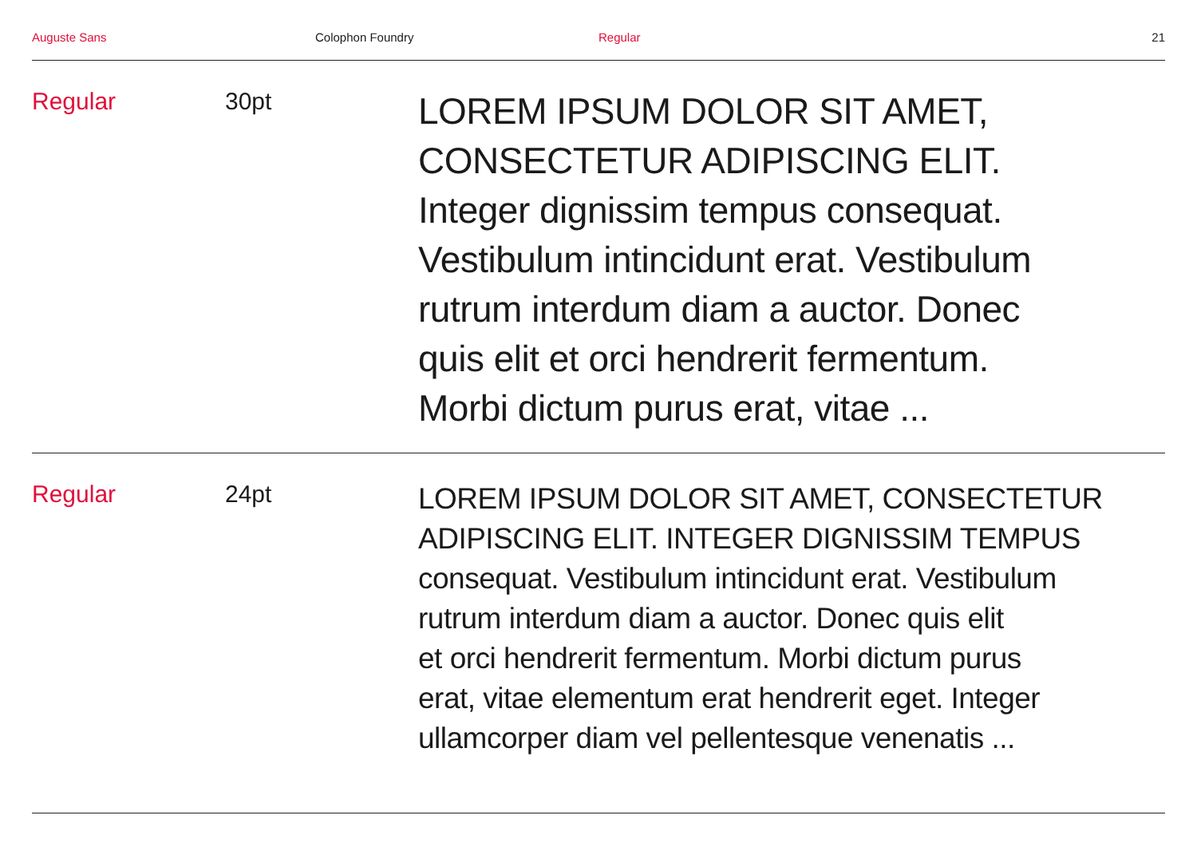Auguste Sans Colophon Foundry Regular 21
Regular 30pt
LOREM IPSUM DOLOR SIT AMET,
CONSECTETUR ADIPISCING ELIT.
Integer dignissim tempus consequat.
Vestibulum intincidunt erat. Vestibulum
rutrum interdum diam a auctor. Donec
quis elit et orci hendrerit fermentum.
Morbi dictum purus erat, vitae ...
Regular 24pt
LOREM IPSUM DOLOR SIT AMET, CONSECTETUR
ADIPISCING ELIT. INTEGER DIGNISSIM TEMPUS
consequat. Vestibulum intincidunt erat. Vestibulum
rutrum interdum diam a auctor. Donec quis elit
et orci hendrerit fermentum. Morbi dictum purus
erat, vitae elementum erat hendrerit eget. Integer
ullamcorper diam vel pellentesque venenatis ...